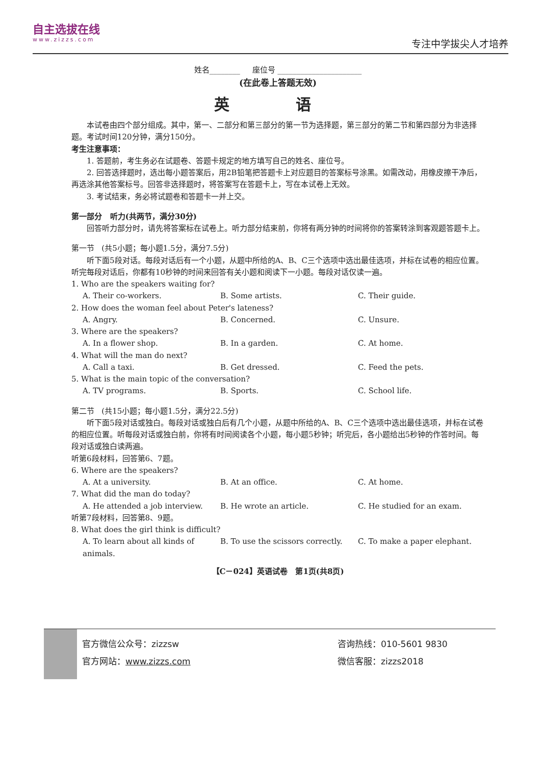自主选拔在线
www.zizzs.com
专注中学拔尖人才培养
姓名________ 座位号 ______________________
(在此卷上答题无效)
英 语
本试卷由四个部分组成。其中，第一、二部分和第三部分的第一节为选择题，第三部分的第二节和第四部分为非选择题。考试时间120分钟，满分150分。
考生注意事项：
1. 答题前，考生务必在试题卷、答题卡规定的地方填写自己的姓名、座位号。
2. 回答选择题时，选出每小题答案后，用2B铅笔把答题卡上对应题目的答案标号涂黑。如需改动，用橡皮擦干净后，再选涂其他答案标号。回答非选择题时，将答案写在答题卡上，写在本试卷上无效。
3. 考试结束，务必将试题卷和答题卡一并上交。
第一部分 听力(共两节，满分30分)
回答听力部分时，请先将答案标在试卷上。听力部分结束前，你将有两分钟的时间将你的答案转涂到客观题答题卡上。
第一节 (共5小题；每小题1.5分，满分7.5分)
听下面5段对话。每段对话后有一个小题，从题中所给的A、B、C三个选项中选出最佳选项，并标在试卷的相应位置。听完每段对话后，你都有10秒钟的时间来回答有关小题和阅读下一小题。每段对话仅读一遍。
1. Who are the speakers waiting for?
A. Their co-workers. B. Some artists. C. Their guide.
2. How does the woman feel about Peter's lateness?
A. Angry. B. Concerned. C. Unsure.
3. Where are the speakers?
A. In a flower shop. B. In a garden. C. At home.
4. What will the man do next?
A. Call a taxi. B. Get dressed. C. Feed the pets.
5. What is the main topic of the conversation?
A. TV programs. B. Sports. C. School life.
第二节 (共15小题；每小题1.5分，满分22.5分)
听下面5段对话或独白。每段对话或独白后有几个小题，从题中所给的A、B、C三个选项中选出最佳选项，并标在试卷的相应位置。听每段对话或独白前，你将有时间阅读各个小题，每小题5秒钟；听完后，各小题给出5秒钟的作答时间。每段对话或独白读两遍。
听第6段材料，回答第6、7题。
6. Where are the speakers?
A. At a university. B. At an office. C. At home.
7. What did the man do today?
A. He attended a job interview. B. He wrote an article. C. He studied for an exam.
听第7段材料，回答第8、9题。
8. What does the girl think is difficult?
A. To learn about all kinds of animals. B. To use the scissors correctly. C. To make a paper elephant.
【C－024】英语试卷 第1页(共8页)
官方微信公众号：zizzsw
官方网站：www.zizzs.com
咨询热线：010-5601 9830
微信客服：zizzs2018